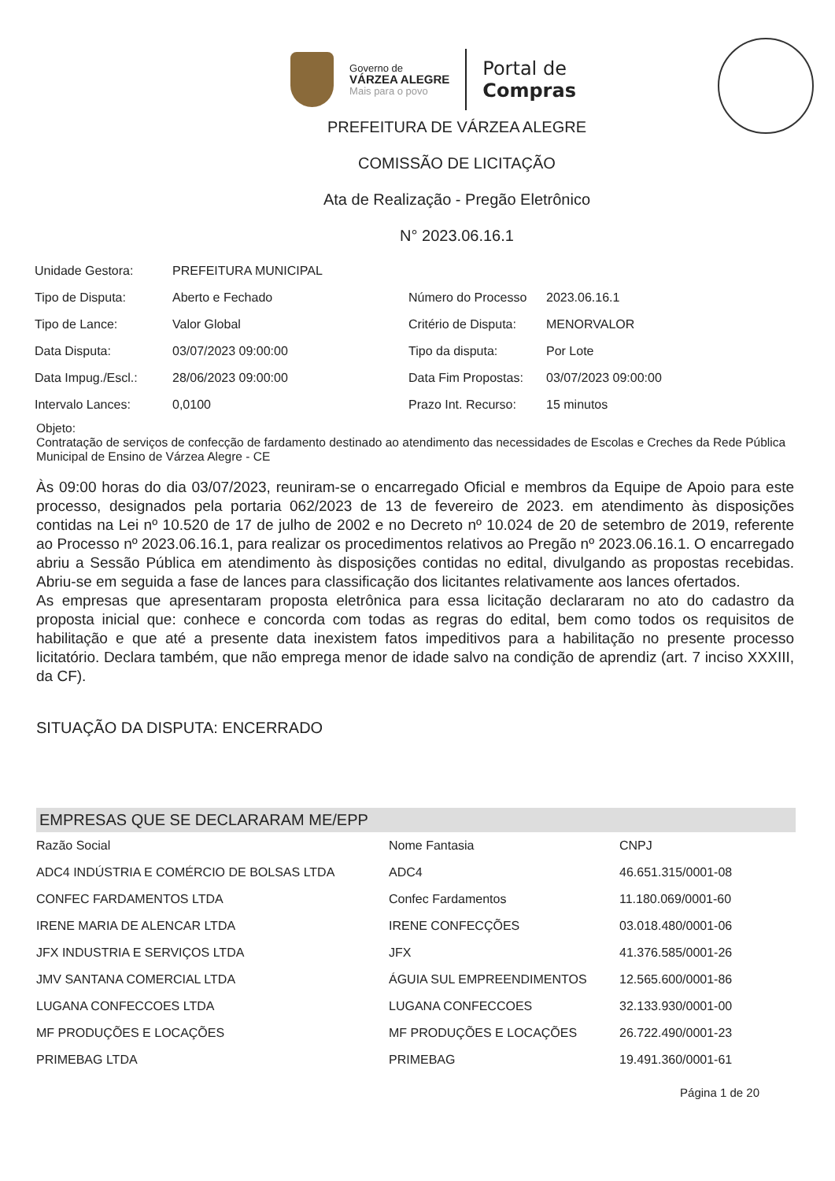Governo de
VÁRZEA ALEGRE
Mais para o povo
Portal de
Compras
PREFEITURA DE VÁRZEA ALEGRE
COMISSÃO DE LICITAÇÃO
Ata de Realização - Pregão Eletrônico
N° 2023.06.16.1
| Unidade Gestora: | PREFEITURA MUNICIPAL | | |
| Tipo de Disputa: | Aberto e Fechado | Número do Processo | 2023.06.16.1 |
| Tipo de Lance: | Valor Global | Critério de Disputa: | MENORVALOR |
| Data Disputa: | 03/07/2023 09:00:00 | Tipo da disputa: | Por Lote |
| Data Impug./Escl.: | 28/06/2023 09:00:00 | Data Fim Propostas: | 03/07/2023 09:00:00 |
| Intervalo Lances: | 0,0100 | Prazo Int. Recurso: | 15 minutos |
Objeto:
Contratação de serviços de confecção de fardamento destinado ao atendimento das necessidades de Escolas e Creches da Rede Pública Municipal de Ensino de Várzea Alegre - CE
Às 09:00 horas do dia 03/07/2023, reuniram-se o encarregado Oficial e membros da Equipe de Apoio para este processo, designados pela portaria 062/2023 de 13 de fevereiro de 2023. em atendimento às disposições contidas na Lei nº 10.520 de 17 de julho de 2002 e no Decreto nº 10.024 de 20 de setembro de 2019, referente ao Processo nº 2023.06.16.1, para realizar os procedimentos relativos ao Pregão nº 2023.06.16.1. O encarregado abriu a Sessão Pública em atendimento às disposições contidas no edital, divulgando as propostas recebidas. Abriu-se em seguida a fase de lances para classificação dos licitantes relativamente aos lances ofertados.
As empresas que apresentaram proposta eletrônica para essa licitação declararam no ato do cadastro da proposta inicial que: conhece e concorda com todas as regras do edital, bem como todos os requisitos de habilitação e que até a presente data inexistem fatos impeditivos para a habilitação no presente processo licitatório. Declara também, que não emprega menor de idade salvo na condição de aprendiz (art. 7 inciso XXXIII, da CF).
SITUAÇÃO DA DISPUTA: ENCERRADO
EMPRESAS QUE SE DECLARARAM ME/EPP
| Razão Social | Nome Fantasia | CNPJ |
| --- | --- | --- |
| ADC4 INDÚSTRIA E COMÉRCIO DE BOLSAS LTDA | ADC4 | 46.651.315/0001-08 |
| CONFEC FARDAMENTOS LTDA | Confec Fardamentos | 11.180.069/0001-60 |
| IRENE MARIA DE ALENCAR LTDA | IRENE CONFECÇÕES | 03.018.480/0001-06 |
| JFX INDUSTRIA E SERVIÇOS LTDA | JFX | 41.376.585/0001-26 |
| JMV SANTANA COMERCIAL LTDA | ÁGUIA SUL EMPREENDIMENTOS | 12.565.600/0001-86 |
| LUGANA CONFECCOES LTDA | LUGANA CONFECCOES | 32.133.930/0001-00 |
| MF PRODUÇÕES E LOCAÇÕES | MF PRODUÇÕES E LOCAÇÕES | 26.722.490/0001-23 |
| PRIMEBAG LTDA | PRIMEBAG | 19.491.360/0001-61 |
Página 1 de 20